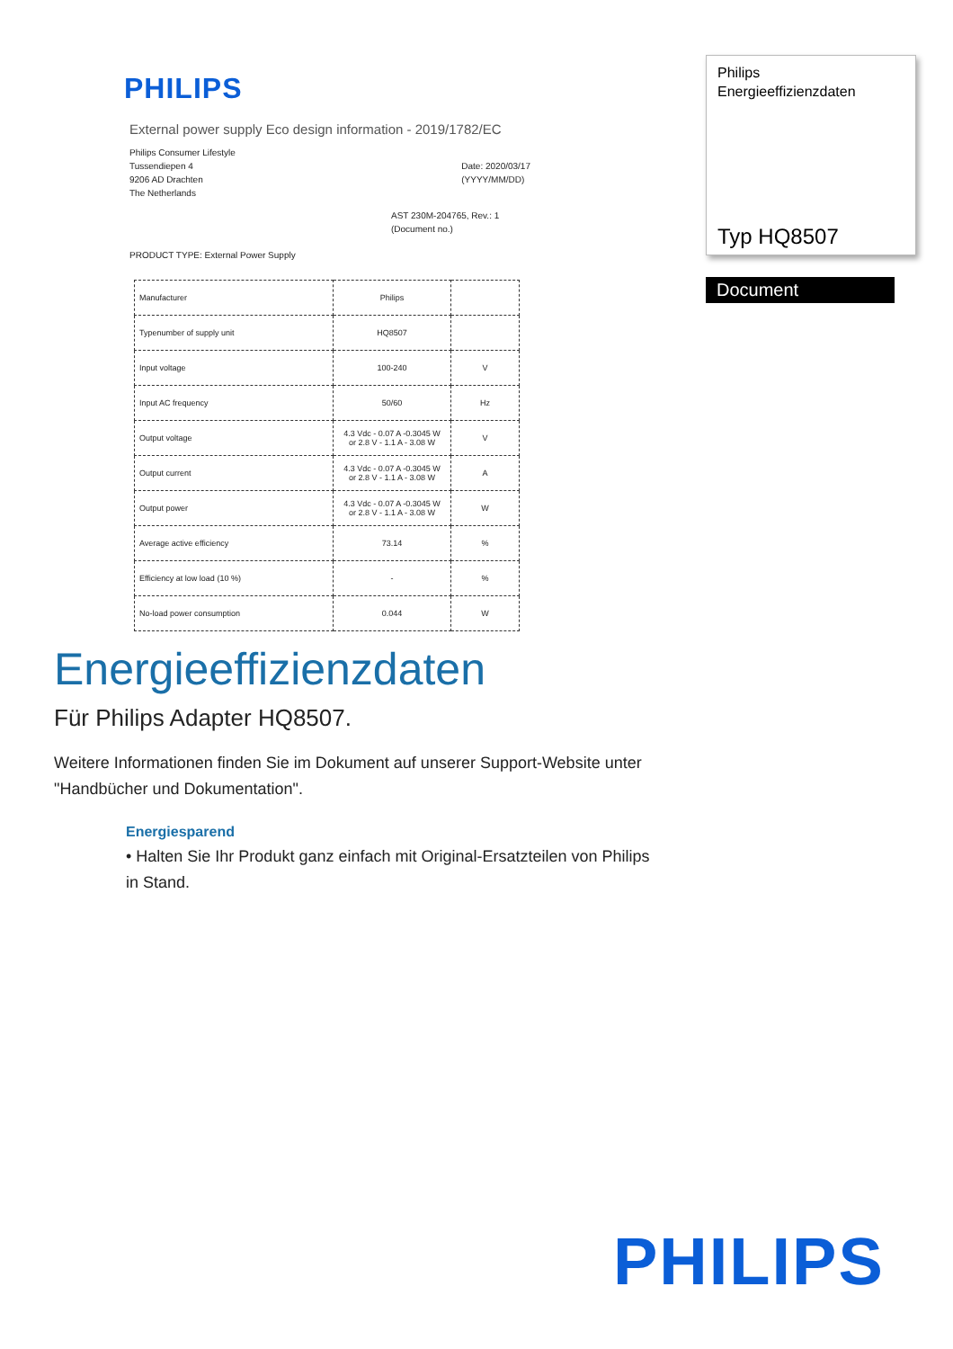PHILIPS
External power supply Eco design information - 2019/1782/EC
Philips Consumer Lifestyle
Tussendiepen 4
9206 AD Drachten
The Netherlands
Date: 2020/03/17
(YYYY/MM/DD)
AST 230M-204765, Rev.: 1
(Document no.)
PRODUCT TYPE: External Power Supply
| Manufacturer | Philips | |
| Typenumber of supply unit | HQ8507 | |
| Input voltage | 100-240 | V |
| Input AC frequency | 50/60 | Hz |
| Output voltage | 4.3 Vdc - 0.07 A -0.3045 W or 2.8 V - 1.1 A - 3.08 W | V |
| Output current | 4.3 Vdc - 0.07 A -0.3045 W or 2.8 V - 1.1 A - 3.08 W | A |
| Output power | 4.3 Vdc - 0.07 A -0.3045 W or 2.8 V - 1.1 A - 3.08 W | W |
| Average active efficiency | 73.14 | % |
| Efficiency at low load (10 %) | - | % |
| No-load power consumption | 0.044 | W |
Philips
Energieeffizienzdaten
Typ HQ8507
Document
Energieeffizienzdaten
Für Philips Adapter HQ8507.
Weitere Informationen finden Sie im Dokument auf unserer Support-Website unter "Handbücher und Dokumentation".
Energiesparend
• Halten Sie Ihr Produkt ganz einfach mit Original-Ersatzteilen von Philips in Stand.
PHILIPS